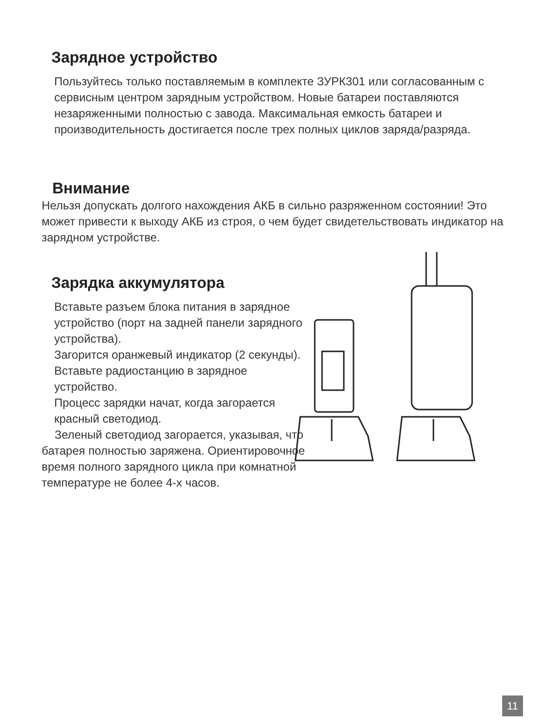Зарядное устройство
Пользуйтесь только поставляемым в комплекте ЗУРК301 или согласованным с сервисным центром зарядным устройством. Новые батареи поставляются незаряженными полностью с завода. Максимальная емкость батареи и производительность достигается после трех полных циклов заряда/разряда.
Внимание
Нельзя допускать долгого нахождения АКБ в сильно разряженном состоянии! Это может привести к выходу АКБ из строя, о чем будет свидетельствовать индикатор на зарядном устройстве.
Зарядка аккумулятора
Вставьте разъем блока питания в зарядное устройство (порт на задней панели зарядного устройства).
Загорится оранжевый индикатор (2 секунды).
Вставьте радиостанцию в зарядное устройство.
Процесс зарядки начат, когда загорается красный светодиод.
Зеленый светодиод загорается, указывая, что батарея полностью заряжена. Ориентировочное время полного зарядного цикла при комнатной температуре не более 4-х часов.
11